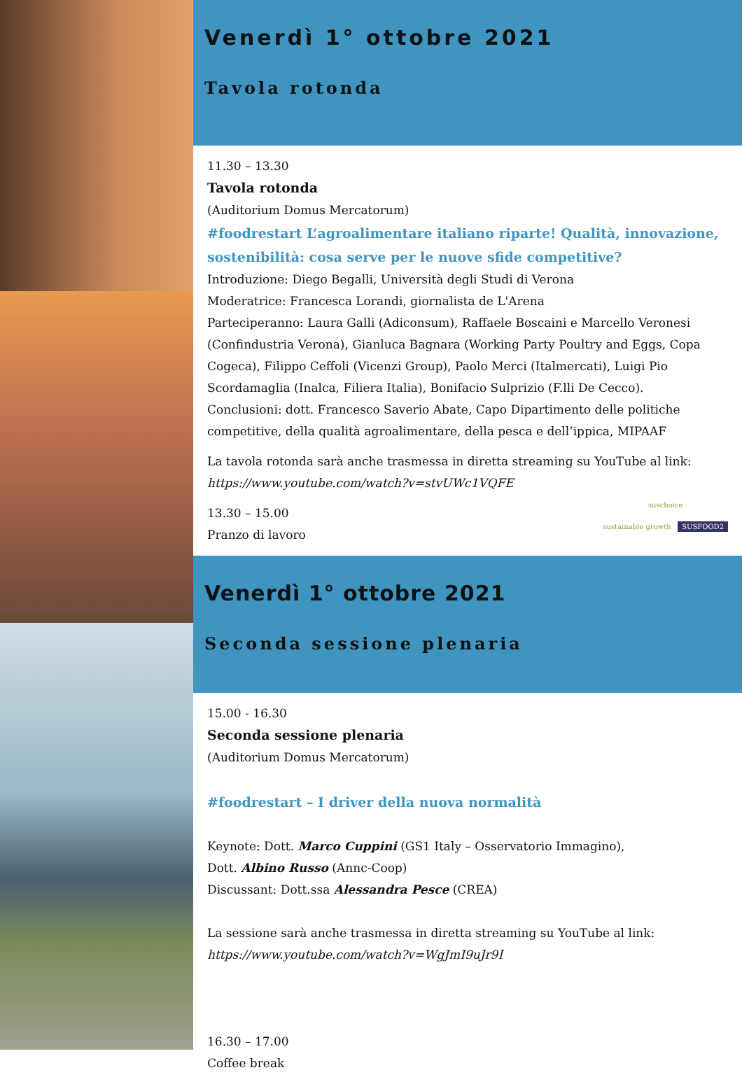Venerdì 1° ottobre 2021
Tavola rotonda
11.30 – 13.30
Tavola rotonda
(Auditorium Domus Mercatorum)
#foodrestart L’agroalimentare italiano riparte! Qualità, innovazione, sostenibilità: cosa serve per le nuove sfide competitive?
Introduzione: Diego Begalli, Università degli Studi di Verona
Moderatrice: Francesca Lorandi, giornalista de L'Arena
Parteciperanno: Laura Galli (Adiconsum), Raffaele Boscaini e Marcello Veronesi (Confindustria Verona), Gianluca Bagnara (Working Party Poultry and Eggs, Copa Cogeca), Filippo Ceffoli (Vicenzi Group), Paolo Merci (Italmercati), Luigi Pio Scordamaglia (Inalca, Filiera Italia), Bonifacio Sulprizio (F.lli De Cecco).
Conclusioni: dott. Francesco Saverio Abate, Capo Dipartimento delle politiche competitive, della qualità agroalimentare, della pesca e dell’ippica, MIPAAF
La tavola rotonda sarà anche trasmessa in diretta streaming su YouTube al link:
https://www.youtube.com/watch?v=stvUWc1VQFE
suschoice
sustainable growth SUSFOOD2
13.30 – 15.00
Pranzo di lavoro
Venerdì 1° ottobre 2021
Seconda sessione plenaria
15.00 - 16.30
Seconda sessione plenaria
(Auditorium Domus Mercatorum)
#foodrestart – I driver della nuova normalità
Keynote: Dott. Marco Cuppini (GS1 Italy – Osservatorio Immagino),
Dott. Albino Russo (Annc-Coop)
Discussant: Dott.ssa Alessandra Pesce (CREA)
La sessione sarà anche trasmessa in diretta streaming su YouTube al link:
https://www.youtube.com/watch?v=WgJmI9uJr9I
16.30 – 17.00
Coffee break